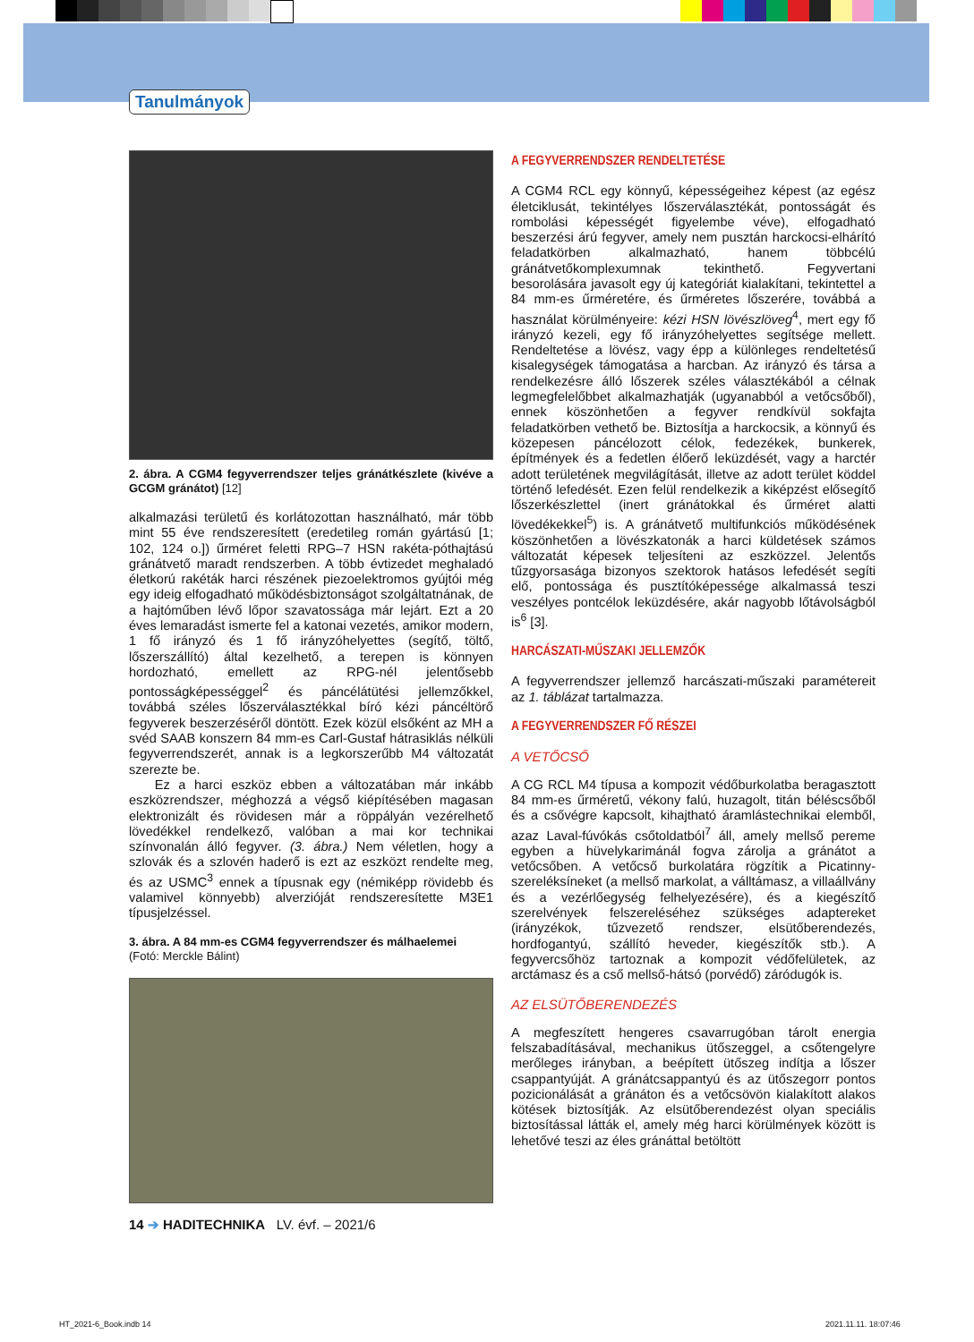Tanulmányok
2. ábra. A CGM4 fegyverrendszer teljes gránátkészlete (kivéve a GCGM gránátot) [12]
alkalmazási területű és korlátozottan használható, már több mint 55 éve rendszeresített (eredetileg román gyártású [1; 102, 124 o.]) űrméret feletti RPG–7 HSN rakéta-póthajtású gránátvető maradt rendszerben. A több évtizedet meghaladó életkorú rakéták harci részének piezoelektromos gyújtói még egy ideig elfogadható működésbiztonságot szolgáltatnának, de a hajtóműben lévő lőpor szavatossága már lejárt. Ezt a 20 éves lemaradást ismerte fel a katonai vezetés, amikor modern, 1 fő irányzó és 1 fő irányzóhelyettes (segítő, töltő, lőszerszállító) által kezelhető, a terepen is könnyen hordozható, emellett az RPG-nél jelentősebb pontosságképességgel<sup>2</sup> és páncélátütési jellemzőkkel, továbbá széles lőszerválasztékkal bíró kézi páncéltörő fegyverek beszerzéséről döntött. Ezek közül elsőként az MH a svéd SAAB konszern 84 mm-es Carl-Gustaf hátrasiklás nélküli fegyverrendszerét, annak is a legkorszerűbb M4 változatát szerezte be.
Ez a harci eszköz ebben a változatában már inkább eszközrendszer, méghozzá a végső kiépítésében magasan elektronizált és rövidesen már a röppályán vezérelhető lövedékkel rendelkező, valóban a mai kor technikai színvonalán álló fegyver. (3. ábra.) Nem véletlen, hogy a szlovák és a szlovén haderő is ezt az eszközt rendelte meg, és az USMC<sup>3</sup> ennek a típusnak egy (némiképp rövidebb és valamivel könnyebb) alverzióját rendszeresítette M3E1 típusjelzéssel.
3. ábra. A 84 mm-es CGM4 fegyverrendszer és málhaelemei
(Fotó: Merckle Bálint)
A FEGYVERRENDSZER RENDELTETÉSE
A CGM4 RCL egy könnyű, képességeihez képest (az egész életciklusát, tekintélyes lőszerválasztékát, pontosságát és rombolási képességét figyelembe véve), elfogadható beszerzési árú fegyver, amely nem pusztán harckocsi-elhárító feladatkörben alkalmazható, hanem többcélú gránátvetőkomplexumnak tekinthető. Fegyvertani besorolására javasolt egy új kategóriát kialakítani, tekintettel a 84 mm-es űrméretére, és űrméretes lőszerére, továbbá a használat körülményeire: kézi HSN lövészlöveg<sup>4</sup>, mert egy fő irányzó kezeli, egy fő irányzóhelyettes segítsége mellett. Rendeltetése a lövész, vagy épp a különleges rendeltetésű kisalegységek támogatása a harcban. Az irányzó és társa a rendelkezésre álló lőszerek széles választékából a célnak legmegfelelőbbet alkalmazhatják (ugyanabból a vetőcsőből), ennek köszönhetően a fegyver rendkívül sokfajta feladatkörben vethető be. Biztosítja a harckocsik, a könnyű és közepesen páncélozott célok, fedezékek, bunkerek, építmények és a fedetlen élőerő leküzdését, vagy a harctér adott területének megvilágítását, illetve az adott terület köddel történő lefedését. Ezen felül rendelkezik a kiképzést elősegítő lőszerkészlettel (inert gránátokkal és űrméret alatti lövedékekkel<sup>5</sup>) is. A gránátvető multifunkciós működésének köszönhetően a lövészkatonák a harci küldetések számos változatát képesek teljesíteni az eszközzel. Jelentős tűzgyorsasága bizonyos szektorok hatásos lefedését segíti elő, pontossága és pusztítóképessége alkalmassá teszi veszélyes pontcélok leküzdésére, akár nagyobb lőtávolságból is<sup>6</sup> [3].
HARCÁSZATI-MŰSZAKI JELLEMZŐK
A fegyverrendszer jellemző harcászati-műszaki paramétereit az 1. táblázat tartalmazza.
A FEGYVERRENDSZER FŐ RÉSZEI
A VETŐCSŐ
A CG RCL M4 típusa a kompozit védőburkolatba beragasztott 84 mm-es űrméretű, vékony falú, huzagolt, titán béléscsőből és a csővégre kapcsolt, kihajtható áramlástechnikai elemből, azaz Laval-fúvókás csőtoldatból<sup>7</sup> áll, amely mellső pereme egyben a hüvelykarimánál fogva zárolja a gránátot a vetőcsőben. A vetőcső burkolatára rögzítik a Picatinny-szereléksíneket (a mellső markolat, a válltámasz, a villaállvány és a vezérlőegység felhelyezésére), és a kiegészítő szerelvények felszereléséhez szükséges adaptereket (irányzékok, tűzvezető rendszer, elsütőberendezés, hordfogantyú, szállító heveder, kiegészítők stb.). A fegyvercsőhöz tartoznak a kompozit védőfelületek, az arctámasz és a cső mellső-hátsó (porvédő) záródugók is.
AZ ELSÜTŐBERENDEZÉS
A megfeszített hengeres csavarrugóban tárolt energia felszabadításával, mechanikus ütőszeggel, a csőtengelyre merőleges irányban, a beépített ütőszeg indítja a lőszer csappantyúját. A gránátcsappantyú és az ütőszegorr pontos pozicionálását a gránáton és a vetőcsövön kialakított alakos kötések biztosítják. Az elsütőberendezést olyan speciális biztosítással látták el, amely még harci körülmények között is lehetővé teszi az éles gránáttal betöltött
14 ➔ HADITECHNIKA LV. évf. – 2021/6
HT_2021-6_Book.indb 14 2021.11.11. 18:07:46